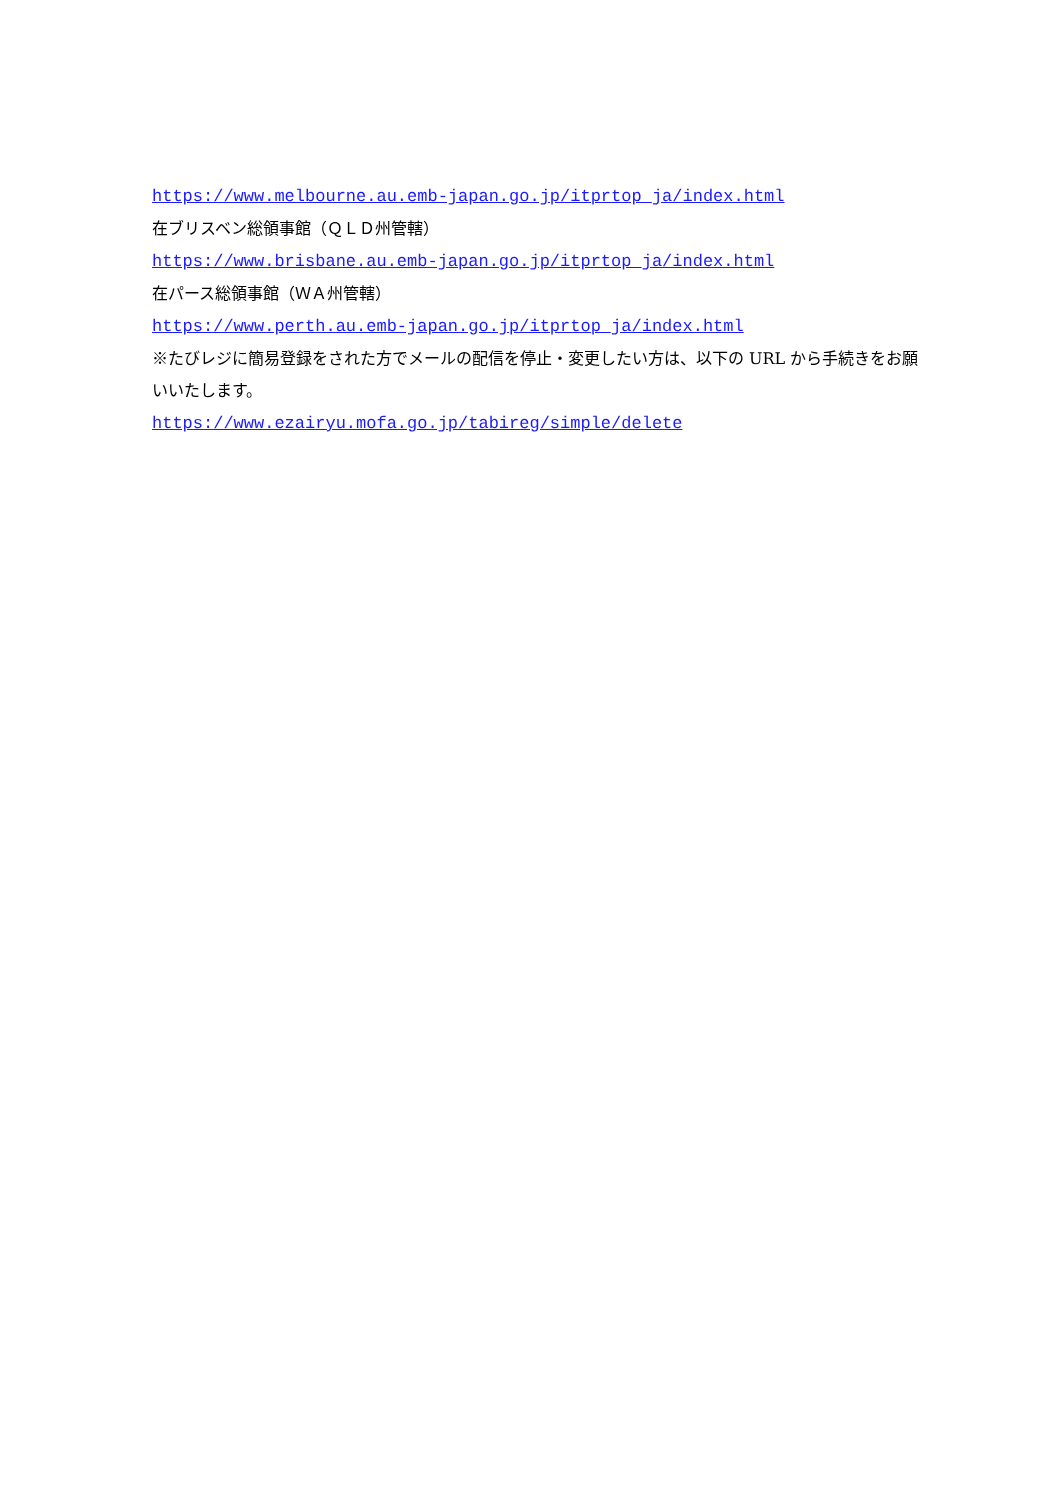https://www.melbourne.au.emb-japan.go.jp/itprtop_ja/index.html
在ブリスベン総領事館（ＱＬＤ州管轄）
https://www.brisbane.au.emb-japan.go.jp/itprtop_ja/index.html
在パース総領事館（ＷＡ州管轄）
https://www.perth.au.emb-japan.go.jp/itprtop_ja/index.html
※たびレジに簡易登録をされた方でメールの配信を停止・変更したい方は、以下の URL から手続きをお願いいたします。
https://www.ezairyu.mofa.go.jp/tabireg/simple/delete